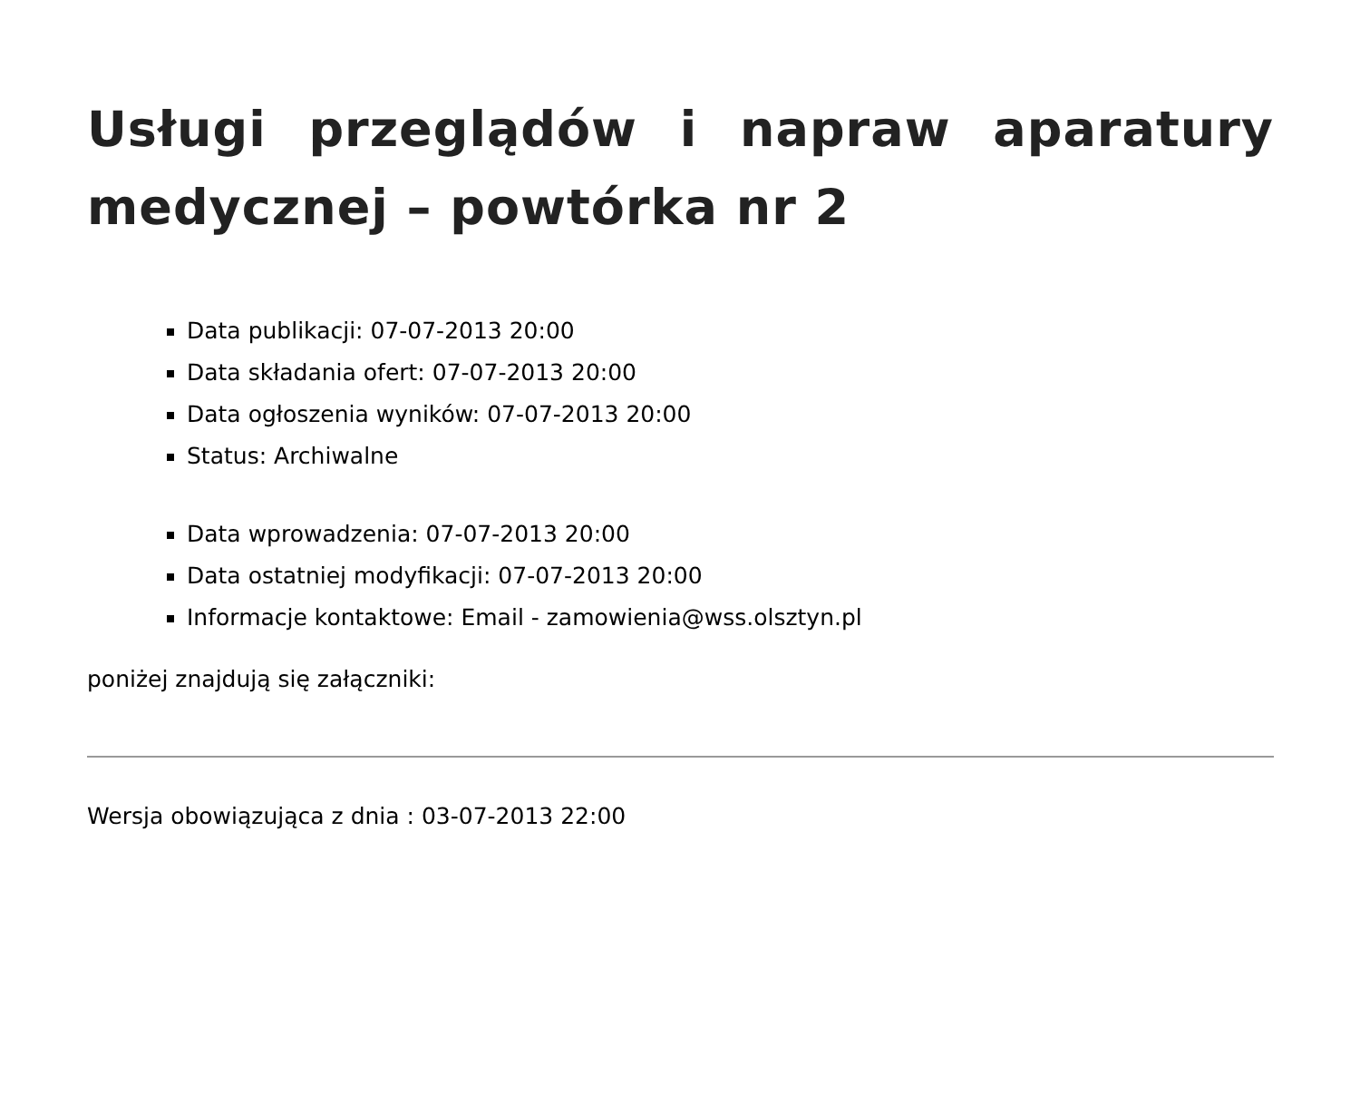Usługi przeglądów i napraw aparatury medycznej – powtórka nr 2
Data publikacji: 07-07-2013 20:00
Data składania ofert: 07-07-2013 20:00
Data ogłoszenia wyników: 07-07-2013 20:00
Status: Archiwalne
Data wprowadzenia: 07-07-2013 20:00
Data ostatniej modyfikacji: 07-07-2013 20:00
Informacje kontaktowe: Email - zamowienia@wss.olsztyn.pl
poniżej znajdują się załączniki:
Wersja obowiązująca z dnia : 03-07-2013 22:00